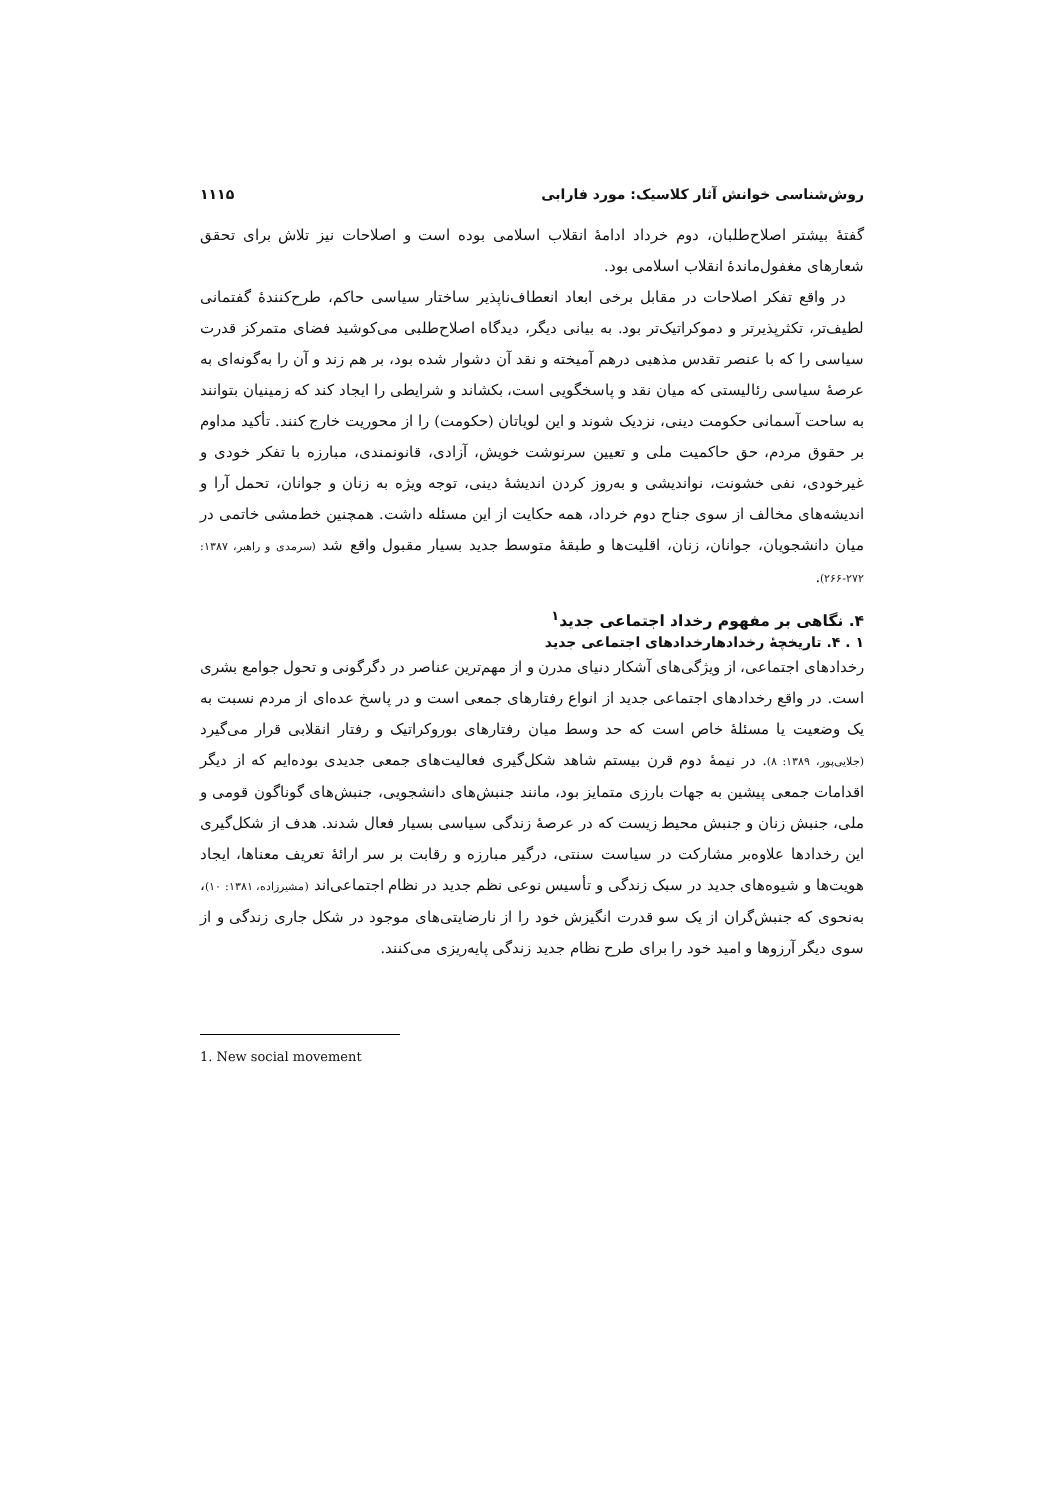روش‌شناسی خوانش آثار کلاسیک: مورد فارابی ۱۱۱۵
گفتهٔ بیشتر اصلاح‌طلبان، دوم خرداد ادامهٔ انقلاب اسلامی بوده است و اصلاحات نیز تلاش برای تحقق شعارهای مغفول‌ماندهٔ انقلاب اسلامی بود.
در واقع تفکر اصلاحات در مقابل برخی ابعاد انعطاف‌ناپذیر ساختار سیاسی حاکم، طرح‌کنندهٔ گفتمانی لطیف‌تر، تکثرپذیرتر و دموکراتیک‌تر بود. به بیانی دیگر، دیدگاه اصلاح‌طلبی می‌کوشید فضای متمرکز قدرت سیاسی را که با عنصر تقدس مذهبی درهم آمیخته و نقد آن دشوار شده بود، بر هم زند و آن را به‌گونه‌ای به عرصهٔ سیاسی رئالیستی که میان نقد و پاسخگویی است، بکشاند و شرایطی را ایجاد کند که زمینیان بتوانند به ساحت آسمانی حکومت دینی، نزدیک شوند و این لویاتان (حکومت) را از محوریت خارج کنند. تأکید مداوم بر حقوق مردم، حق حاکمیت ملی و تعیین سرنوشت خویش، آزادی، قانونمندی، مبارزه با تفکر خودی و غیرخودی، نفی خشونت، نواندیشی و به‌روز کردن اندیشهٔ دینی، توجه ویژه به زنان و جوانان، تحمل آرا و اندیشه‌های مخالف از سوی جناح دوم خرداد، همه حکایت از این مسئله داشت. همچنین خط‌مشی خاتمی در میان دانشجویان، جوانان، زنان، اقلیت‌ها و طبقهٔ متوسط جدید بسیار مقبول واقع شد (سرمدی و راهبر، ۱۳۸۷: ۲۷۲-۲۶۶).
۴. نگاهی بر مفهوم رخداد اجتماعی جدید<sup>۱</sup>
۱ . ۴. تاریخچهٔ رخدادهارخدادهای اجتماعی جدید
رخدادهای اجتماعی، از ویژگی‌های آشکار دنیای مدرن و از مهم‌ترین عناصر در دگرگونی و تحول جوامع بشری است. در واقع رخدادهای اجتماعی جدید از انواع رفتارهای جمعی است و در پاسخ عده‌ای از مردم نسبت به یک وضعیت یا مسئلهٔ خاص است که حد وسط میان رفتارهای بوروکراتیک و رفتار انقلابی قرار می‌گیرد (جلایی‌پور، ۱۳۸۹: ۸). در نیمهٔ دوم قرن بیستم شاهد شکل‌گیری فعالیت‌های جمعی جدیدی بوده‌ایم که از دیگر اقدامات جمعی پیشین به جهات بارزی متمایز بود، مانند جنبش‌های دانشجویی، جنبش‌های گوناگون قومی و ملی، جنبش زنان و جنبش محیط زیست که در عرصهٔ زندگی سیاسی بسیار فعال شدند. هدف از شکل‌گیری این رخدادها علاوه‌بر مشارکت در سیاست سنتی، درگیر مبارزه و رقابت بر سر ارائهٔ تعریف معناها، ایجاد هویت‌ها و شیوه‌های جدید در سبک زندگی و تأسیس نوعی نظم جدید در نظام اجتماعی‌اند (مشیرزاده، ۱۳۸۱: ۱۰)، به‌نحوی که جنبش‌گران از یک سو قدرت انگیزش خود را از نارضایتی‌های موجود در شکل جاری زندگی و از سوی دیگر آرزوها و امید خود را برای طرح نظام جدید زندگی پایه‌ریزی می‌کنند.
1. New social movement